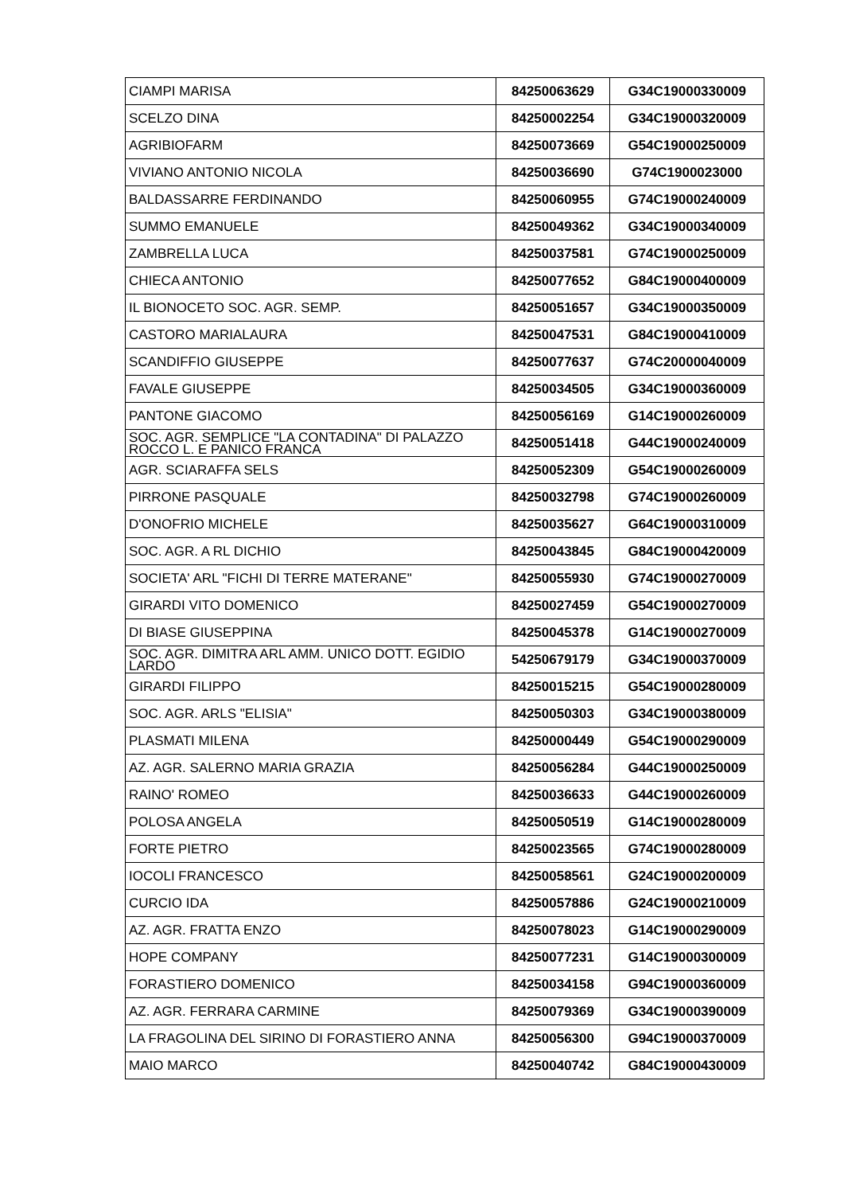| CIAMPI MARISA | 84250063629 | G34C19000330009 |
| SCELZO DINA | 84250002254 | G34C19000320009 |
| AGRIBIOFARM | 84250073669 | G54C19000250009 |
| VIVIANO ANTONIO NICOLA | 84250036690 | G74C1900023000 |
| BALDASSARRE FERDINANDO | 84250060955 | G74C19000240009 |
| SUMMO EMANUELE | 84250049362 | G34C19000340009 |
| ZAMBRELLA LUCA | 84250037581 | G74C19000250009 |
| CHIECA ANTONIO | 84250077652 | G84C19000400009 |
| IL BIONOCETO SOC. AGR. SEMP. | 84250051657 | G34C19000350009 |
| CASTORO MARIALAURA | 84250047531 | G84C19000410009 |
| SCANDIFFIO GIUSEPPE | 84250077637 | G74C20000040009 |
| FAVALE GIUSEPPE | 84250034505 | G34C19000360009 |
| PANTONE GIACOMO | 84250056169 | G14C19000260009 |
| SOC. AGR. SEMPLICE "LA CONTADINA" DI PALAZZO ROCCO L. E PANICO FRANCA | 84250051418 | G44C19000240009 |
| AGR. SCIARAFFA SELS | 84250052309 | G54C19000260009 |
| PIRRONE PASQUALE | 84250032798 | G74C19000260009 |
| D'ONOFRIO MICHELE | 84250035627 | G64C19000310009 |
| SOC. AGR. A RL DICHIO | 84250043845 | G84C19000420009 |
| SOCIETA' ARL "FICHI DI TERRE MATERANE" | 84250055930 | G74C19000270009 |
| GIRARDI VITO DOMENICO | 84250027459 | G54C19000270009 |
| DI BIASE GIUSEPPINA | 84250045378 | G14C19000270009 |
| SOC. AGR. DIMITRA ARL AMM. UNICO DOTT. EGIDIO LARDO | 54250679179 | G34C19000370009 |
| GIRARDI FILIPPO | 84250015215 | G54C19000280009 |
| SOC. AGR. ARLS "ELISIA" | 84250050303 | G34C19000380009 |
| PLASMATI MILENA | 84250000449 | G54C19000290009 |
| AZ. AGR. SALERNO MARIA GRAZIA | 84250056284 | G44C19000250009 |
| RAINO' ROMEO | 84250036633 | G44C19000260009 |
| POLOSA ANGELA | 84250050519 | G14C19000280009 |
| FORTE PIETRO | 84250023565 | G74C19000280009 |
| IOCOLI FRANCESCO | 84250058561 | G24C19000200009 |
| CURCIO IDA | 84250057886 | G24C19000210009 |
| AZ. AGR. FRATTA ENZO | 84250078023 | G14C19000290009 |
| HOPE COMPANY | 84250077231 | G14C19000300009 |
| FORASTIERO DOMENICO | 84250034158 | G94C19000360009 |
| AZ. AGR. FERRARA CARMINE | 84250079369 | G34C19000390009 |
| LA FRAGOLINA DEL SIRINO DI FORASTIERO ANNA | 84250056300 | G94C19000370009 |
| MAIO MARCO | 84250040742 | G84C19000430009 |